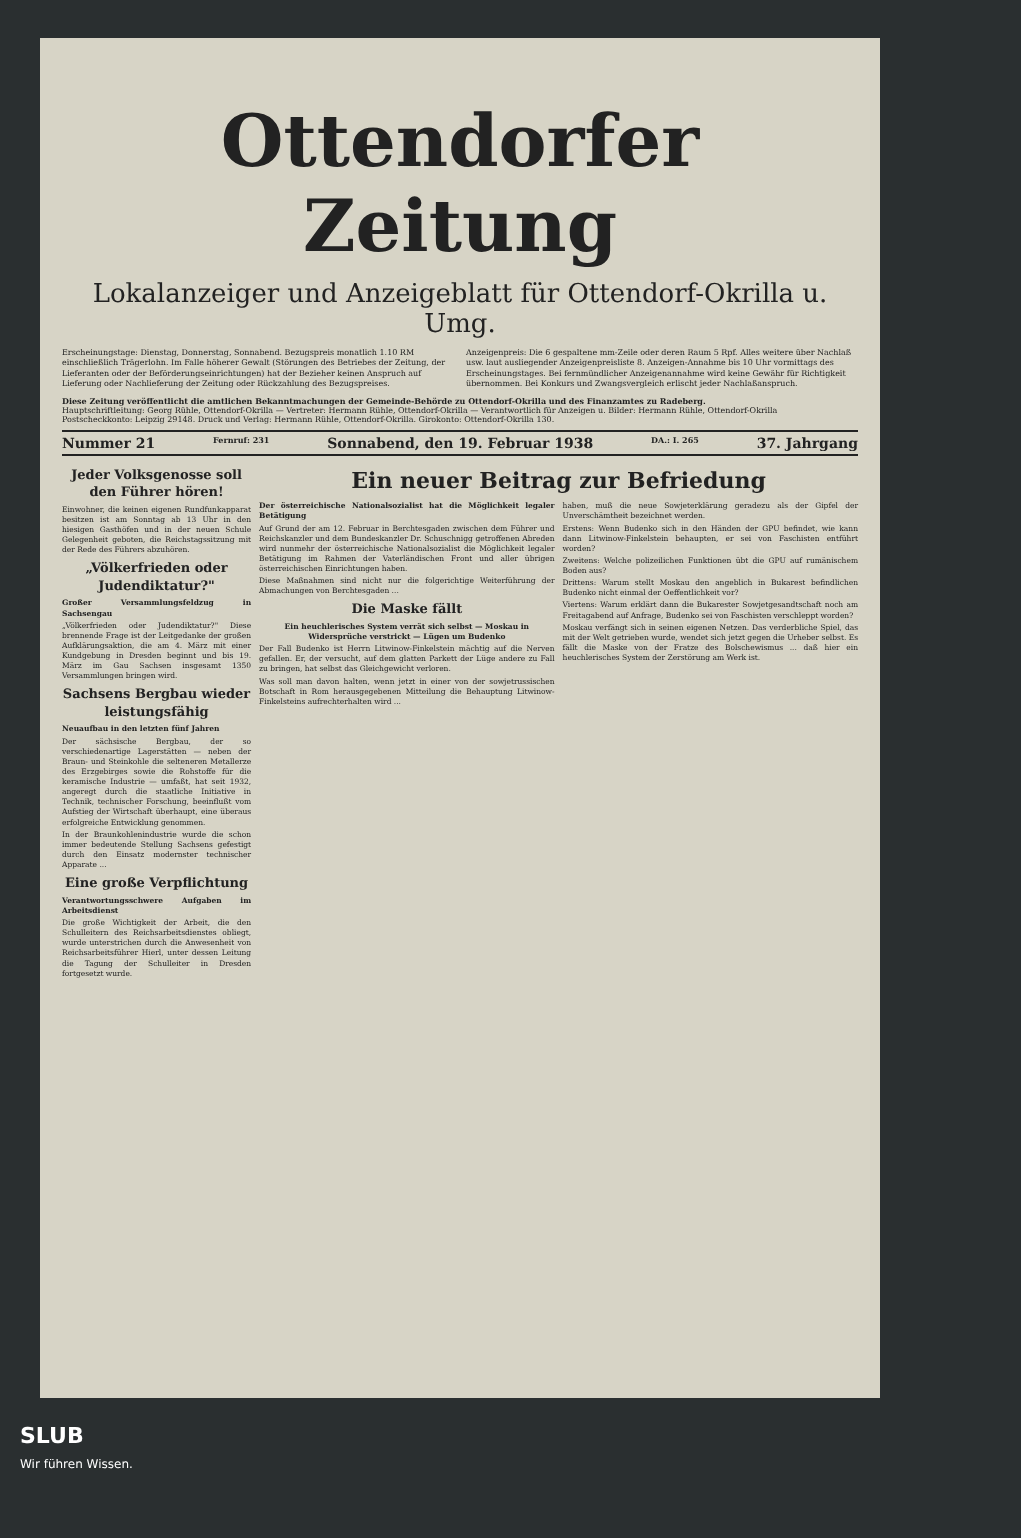Ottendorfer Zeitung
Lokalanzeiger und Anzeigeblatt für Ottendorf-Okrilla u. Umg.
Erscheinungstage: Dienstag, Donnerstag, Sonnabend. Bezugspreis monatlich 1.10 RM einschließlich Trägerlohn. Im Falle höherer Gewalt (Störungen des Betriebes der Zeitung, der Lieferanten oder der Beförderungseinrichtungen) hat der Bezieher keinen Anspruch auf Lieferung oder Nachlieferung der Zeitung oder Rückzahlung des Bezugspreises.
Anzeigenpreis: Die 6 gespaltene mm-Zeile oder deren Raum 5 Rpf. Alles weitere über Nachlaß usw. laut ausliegender Anzeigenpreisliste 8. Anzeigen-Annahme bis 10 Uhr vormittags des Erscheinungstages. Bei fernmündlicher Anzeigenannahme wird keine Gewähr für Richtigkeit übernommen. Bei Konkurs und Zwangsvergleich erlischt jeder Nachlaßanspruch.
Diese Zeitung veröffentlicht die amtlichen Bekanntmachungen der Gemeinde-Behörde zu Ottendorf-Okrilla und des Finanzamtes zu Radeberg.
Hauptschriftleitung: Georg Rühle, Ottendorf-Okrilla — Vertreter: Hermann Rühle, Ottendorf-Okrilla — Verantwortlich für Anzeigen u. Bilder: Hermann Rühle, Ottendorf-Okrilla
Postscheckkonto: Leipzig 29148. Druck und Verlag: Hermann Rühle, Ottendorf-Okrilla. Girokonto: Ottendorf-Okrilla 130.
Nummer 21 Fernruf: 231 Sonnabend, den 19. Februar 1938 DA.: I. 265 37. Jahrgang
Jeder Volksgenosse soll den Führer hören!
Einwohner, die keinen eigenen Rundfunkapparat besitzen ist am Sonntag ab 13 Uhr in den hiesigen Gasthöfen und in der neuen Schule Gelegenheit geboten, die Reichstagssitzung mit der Rede des Führers abzuhören.
„Völkerfrieden oder Judendiktatur?"
Großer Versammlungsfeldzug in Sachsengau
„Völkerfrieden oder Judendiktatur?" Diese brennende Frage ist der Leitgedanke der großen Aufklärungsaktion, die am 4. März mit einer Kundgebung in Dresden beginnt und bis 19. März im Gau Sachsen insgesamt 1350 Versammlungen bringen wird.
Sachsens Bergbau wieder leistungsfähig
Neuaufbau in den letzten fünf Jahren
Der sächsische Bergbau, der so verschiedenartige Lagerstätten — neben der Braun- und Steinkohle die selteneren Metallerze des Erzgebirges sowie die Rohstoffe für die keramische Industrie — umfaßt, hat seit 1932, angeregt durch die staatliche Initiative in Technik, technischer Forschung, beeinflußt vom Aufstieg der Wirtschaft überhaupt, eine überaus erfolgreiche Entwicklung genommen.
In der Braunkohlenindustrie wurde die schon immer bedeutende Stellung Sachsens gefestigt durch den Einsatz modernster technischer Apparate ...
Eine große Verpflichtung
Verantwortungsschwere Aufgaben im Arbeitsdienst
Die große Wichtigkeit der Arbeit, die den Schulleitern des Reichsarbeitsdienstes obliegt, wurde unterstrichen durch die Anwesenheit von Reichsarbeitsführer Hierl, unter dessen Leitung die Tagung der Schulleiter in Dresden fortgesetzt wurde.
Ein neuer Beitrag zur Befriedung
Der österreichische Nationalsozialist hat die Möglichkeit legaler Betätigung
Auf Grund der am 12. Februar in Berchtesgaden zwischen dem Führer und Reichskanzler und dem Bundeskanzler Dr. Schuschnigg getroffenen Abreden wird nunmehr der österreichische Nationalsozialist die Möglichkeit legaler Betätigung im Rahmen der Vaterländischen Front und aller übrigen österreichischen Einrichtungen haben.
Diese Maßnahmen sind nicht nur die folgerichtige Weiterführung der Abmachungen von Berchtesgaden ...
Die Maske fällt
Ein heuchlerisches System verrät sich selbst — Moskau in Widersprüche verstrickt — Lügen um Budenko
Der Fall Budenko ist Herrn Litwinow-Finkelstein mächtig auf die Nerven gefallen. Er, der versucht, auf dem glatten Parkett der Lüge andere zu Fall zu bringen, hat selbst das Gleichgewicht verloren.
Was soll man davon halten, wenn jetzt in einer von der sowjetrussischen Botschaft in Rom herausgegebenen Mitteilung die Behauptung Litwinow-Finkelsteins aufrechterhalten wird ...
haben, muß die neue Sowjeterklärung geradezu als der Gipfel der Unverschämtheit bezeichnet werden.
Erstens: Wenn Budenko sich in den Händen der GPU befindet, wie kann dann Litwinow-Finkelstein behaupten, er sei von Faschisten entführt worden?
Zweitens: Welche polizeilichen Funktionen übt die GPU auf rumänischem Boden aus?
Drittens: Warum stellt Moskau den angeblich in Bukarest befindlichen Budenko nicht einmal der Oeffentlichkeit vor?
Viertens: Warum erklärt dann die Bukarester Sowjetgesandtschaft noch am Freitagabend auf Anfrage, Budenko sei von Faschisten verschleppt worden?
Moskau verfängt sich in seinen eigenen Netzen. Das verderbliche Spiel, das mit der Welt getrieben wurde, wendet sich jetzt gegen die Urheber selbst. Es fällt die Maske von der Fratze des Bolschewismus ... daß hier ein heuchlerisches System der Zerstörung am Werk ist.
SLUB
Wir führen Wissen.